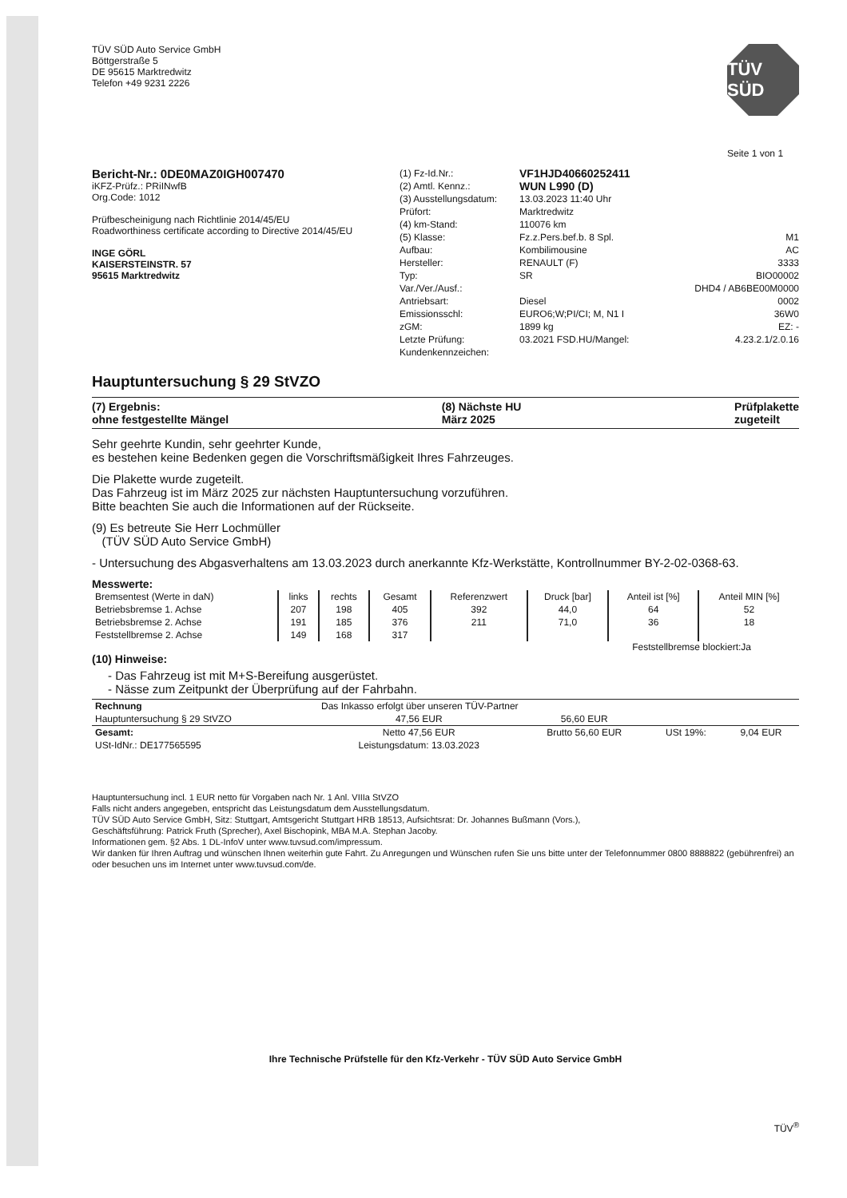TÜV SÜD Auto Service GmbH
Böttgerstraße 5
DE 95615 Marktredwitz
Telefon +49 9231 2226
TÜV SÜD
Seite 1 von 1
Bericht-Nr.: 0DE0MAZ0IGH007470
iKFZ-Prüfz.: PRiINwfB
Org.Code: 1012
Prüfbescheinigung nach Richtlinie 2014/45/EU
Roadworthiness certificate according to Directive 2014/45/EU
INGE GÖRL
KAISERSTEINSTR. 57
95615 Marktredwitz
(1) Fz-Id.Nr.: VF1HJD40660252411 (2) Amtl. Kennz.: WUN L990 (D) (3) Ausstellungsdatum: 13.03.2023 11:40 Uhr Prüfort: Marktredwitz (4) km-Stand: 110076 km (5) Klasse: Fz.z.Pers.bef.b. 8 Spl. M1 Aufbau: Kombilimousine AC Hersteller: RENAULT (F) 3333 Typ: SR BIO00002 Var./Ver./Ausf.: DHD4 / AB6BE00M0000 Antriebsart: Diesel 0002 Emissionsschl: EURO6;W;PI/CI; M, N1 I 36W0 zGM: 1899 kg EZ: - Letzte Prüfung: 03.2021 FSD.HU/Mangel: 4.23.2.1/2.0.16 Kundenkennzeichen:
Hauptuntersuchung § 29 StVZO
(7) Ergebnis:
ohne festgestellte Mängel
(8) Nächste HU
März 2025
Prüfplakette
zugeteilt
Sehr geehrte Kundin, sehr geehrter Kunde,
es bestehen keine Bedenken gegen die Vorschriftsmäßigkeit Ihres Fahrzeuges.
Die Plakette wurde zugeteilt.
Das Fahrzeug ist im März 2025 zur nächsten Hauptuntersuchung vorzuführen.
Bitte beachten Sie auch die Informationen auf der Rückseite.
(9) Es betreute Sie Herr Lochmüller
(TÜV SÜD Auto Service GmbH)
- Untersuchung des Abgasverhaltens am 13.03.2023 durch anerkannte Kfz-Werkstätte, Kontrollnummer BY-2-02-0368-63.
Messwerte:
| Bremsentest (Werte in daN) | links | rechts | Gesamt | Referenzwert | Druck [bar] | Anteil ist [%] | Anteil MIN [%] |
| --- | --- | --- | --- | --- | --- | --- | --- |
| Betriebsbremse 1. Achse | 207 | 198 | 405 | 392 | 44,0 | 64 | 52 |
| Betriebsbremse 2. Achse | 191 | 185 | 376 | 211 | 71,0 | 36 | 18 |
| Feststellbremse 2. Achse | 149 | 168 | 317 | | | | |
Feststellbremse blockiert:Ja
(10) Hinweise:
- Das Fahrzeug ist mit M+S-Bereifung ausgerüstet.
- Nässe zum Zeitpunkt der Überprüfung auf der Fahrbahn.
| Rechnung | Das Inkasso erfolgt über unseren TÜV-Partner | | | |
| Hauptuntersuchung § 29 StVZO | 47,56 EUR | 56,60 EUR | | |
| Gesamt: | Netto 47,56 EUR | Brutto 56,60 EUR | USt 19%: | 9,04 EUR |
| USt-IdNr.: DE177565595 | Leistungsdatum: 13.03.2023 | | | |
Hauptuntersuchung incl. 1 EUR netto für Vorgaben nach Nr. 1 Anl. VIIIa StVZO
Falls nicht anders angegeben, entspricht das Leistungsdatum dem Ausstellungsdatum.
TÜV SÜD Auto Service GmbH, Sitz: Stuttgart, Amtsgericht Stuttgart HRB 18513, Aufsichtsrat: Dr. Johannes Bußmann (Vors.),
Geschäftsführung: Patrick Fruth (Sprecher), Axel Bischopink, MBA M.A. Stephan Jacoby.
Informationen gem. §2 Abs. 1 DL-InfoV unter www.tuvsud.com/impressum.
Wir danken für Ihren Auftrag und wünschen Ihnen weiterhin gute Fahrt. Zu Anregungen und Wünschen rufen Sie uns bitte unter der Telefonnummer 0800 8888822 (gebührenfrei) an oder besuchen uns im Internet unter www.tuvsud.com/de.
Ihre Technische Prüfstelle für den Kfz-Verkehr - TÜV SÜD Auto Service GmbH
TÜV<sup>®</sup>